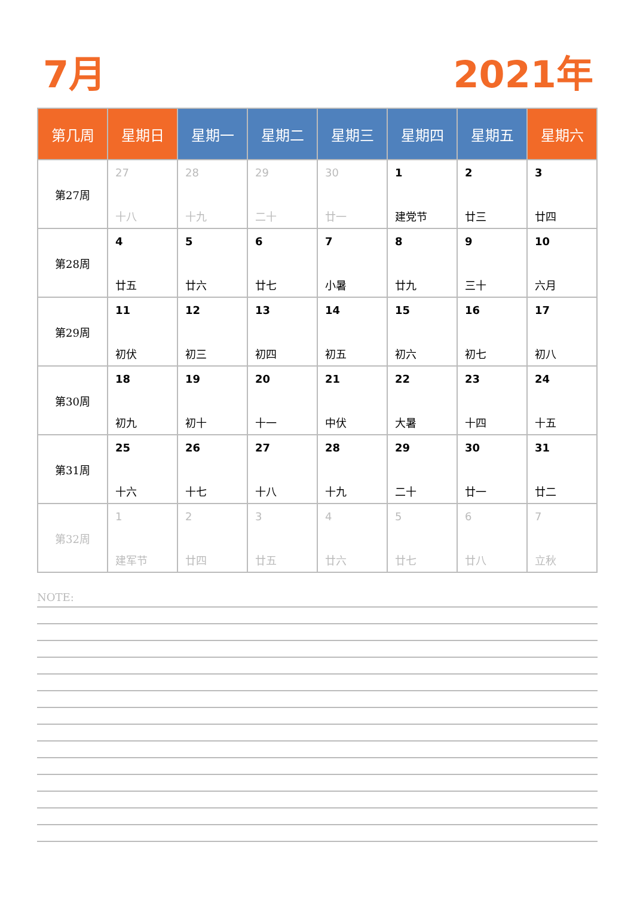7月 2021年
| 第几周 | 星期日 | 星期一 | 星期二 | 星期三 | 星期四 | 星期五 | 星期六 |
| --- | --- | --- | --- | --- | --- | --- | --- |
| 第27周 | 27 十八 | 28 十九 | 29 二十 | 30 廿一 | 1 建党节 | 2 廿三 | 3 廿四 |
| 第28周 | 4 廿五 | 5 廿六 | 6 廿七 | 7 小暑 | 8 廿九 | 9 三十 | 10 六月 |
| 第29周 | 11 初伏 | 12 初三 | 13 初四 | 14 初五 | 15 初六 | 16 初七 | 17 初八 |
| 第30周 | 18 初九 | 19 初十 | 20 十一 | 21 中伏 | 22 大暑 | 23 十四 | 24 十五 |
| 第31周 | 25 十六 | 26 十七 | 27 十八 | 28 十九 | 29 二十 | 30 廿一 | 31 廿二 |
| 第32周 | 1 建军节 | 2 廿四 | 3 廿五 | 4 廿六 | 5 廿七 | 6 廿八 | 7 立秋 |
NOTE: